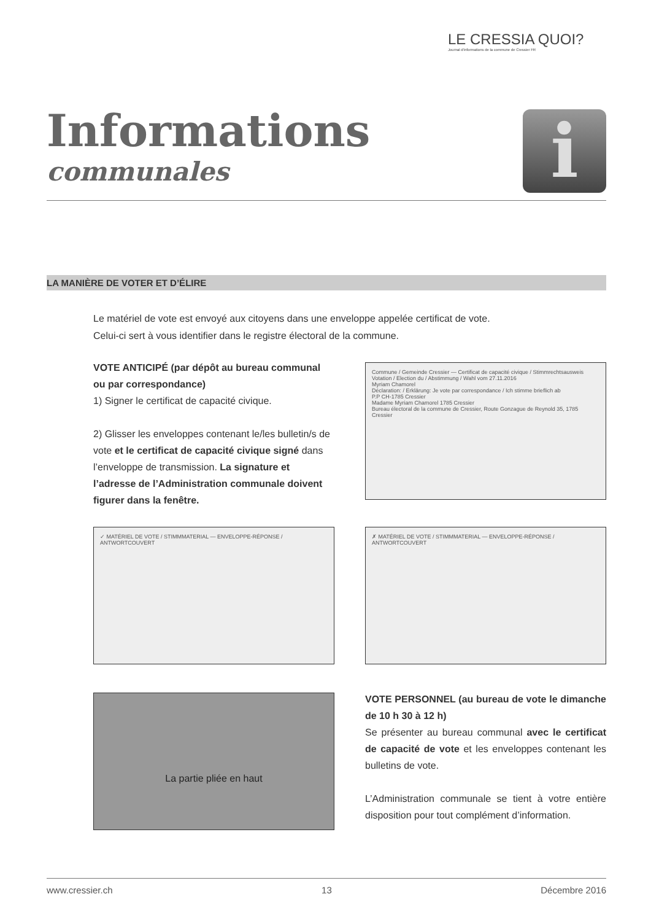LE CRESSIA QUOI?
Journal d'informations de la commune de Cressier FR
Informations
communales
i
LA MANIÈRE DE VOTER ET D’ÉLIRE
Le matériel de vote est envoyé aux citoyens dans une enveloppe appelée certificat de vote.
Celui-ci sert à vous identifier dans le registre électoral de la commune.
VOTE ANTICIPÉ (par dépôt au bureau communal ou par correspondance)
1) Signer le certificat de capacité civique.
2) Glisser les enveloppes contenant le/les bulletin/s de vote et le certificat de capacité civique signé dans l’enveloppe de transmission. La signature et l’adresse de l’Administration communale doivent figurer dans la fenêtre.
Commune / Gemeinde Cressier — Certificat de capacité civique / Stimmrechtsausweis
Votation / Election du / Abstimmung / Wahl vom 27.11.2016
Myriam Chamorel
Déclaration: / Erklärung: Je vote par correspondance / Ich stimme brieflich ab
P.P CH-1785 Cressier
Madame Myriam Chamorel 1785 Cressier
Bureau électoral de la commune de Cressier, Route Gonzague de Reynold 35, 1785 Cressier
✓ MATÉRIEL DE VOTE / STIMMMATERIAL — ENVELOPPE-RÉPONSE / ANTWORTCOUVERT ✗ MATÉRIEL DE VOTE / STIMMMATERIAL — ENVELOPPE-RÉPONSE / ANTWORTCOUVERT
La partie pliée en haut
VOTE PERSONNEL (au bureau de vote le dimanche de 10 h 30 à 12 h)
Se présenter au bureau communal avec le certificat de capacité de vote et les enveloppes contenant les bulletins de vote.
L’Administration communale se tient à votre entière disposition pour tout complément d’information.
www.cressier.ch 13 Décembre 2016